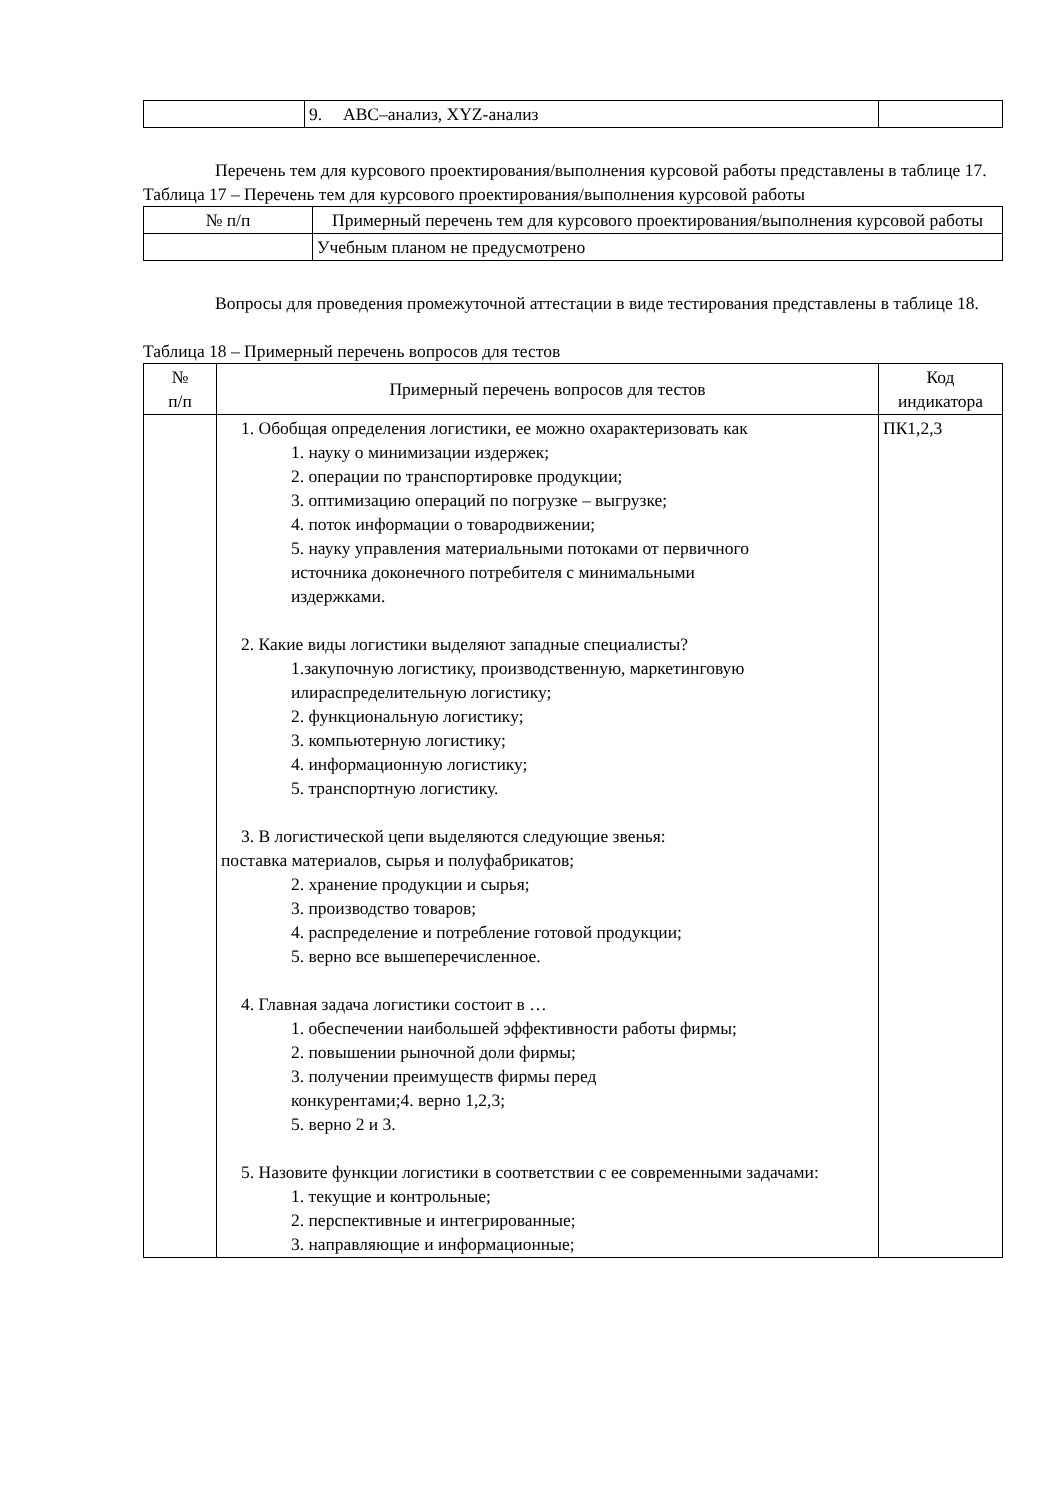| | 9. ABC–анализ, XYZ-анализ | |
Перечень тем для курсового проектирования/выполнения курсовой работы представлены в таблице 17.
Таблица 17 – Перечень тем для курсового проектирования/выполнения курсовой работы
| № п/п | Примерный перечень тем для курсового проектирования/выполнения курсовой работы |
| --- | --- |
| | Учебным планом не предусмотрено |
Вопросы для проведения промежуточной аттестации в виде тестирования представлены в таблице 18.
Таблица 18 – Примерный перечень вопросов для тестов
| № п/п | Примерный перечень вопросов для тестов | Код индикатора |
| --- | --- | --- |
| | 1. Обобщая определения логистики, ее можно охарактеризовать как 1. науку о минимизации издержек; 2. операции по транспортировке продукции; 3. оптимизацию операций по погрузке – выгрузке; 4. поток информации о товародвижении; 5. науку управления материальными потоками от первичного источника доконечного потребителя с минимальными издержками. 2. Какие виды логистики выделяют западные специалисты? 1.закупочную логистику, производственную, маркетинговую илираспределительную логистику; 2. функциональную логистику; 3. компьютерную логистику; 4. информационную логистику; 5. транспортную логистику. 3. В логистической цепи выделяются следующие звенья: поставка материалов, сырья и полуфабрикатов; 2. хранение продукции и сырья; 3. производство товаров; 4. распределение и потребление готовой продукции; 5. верно все вышеперечисленное. 4. Главная задача логистики состоит в … 1. обеспечении наибольшей эффективности работы фирмы; 2. повышении рыночной доли фирмы; 3. получении преимуществ фирмы перед конкурентами;4. верно 1,2,3; 5. верно 2 и 3. 5. Назовите функции логистики в соответствии с ее современными задачами: 1. текущие и контрольные; 2. перспективные и интегрированные; 3. направляющие и информационные; | ПК1,2,3 |